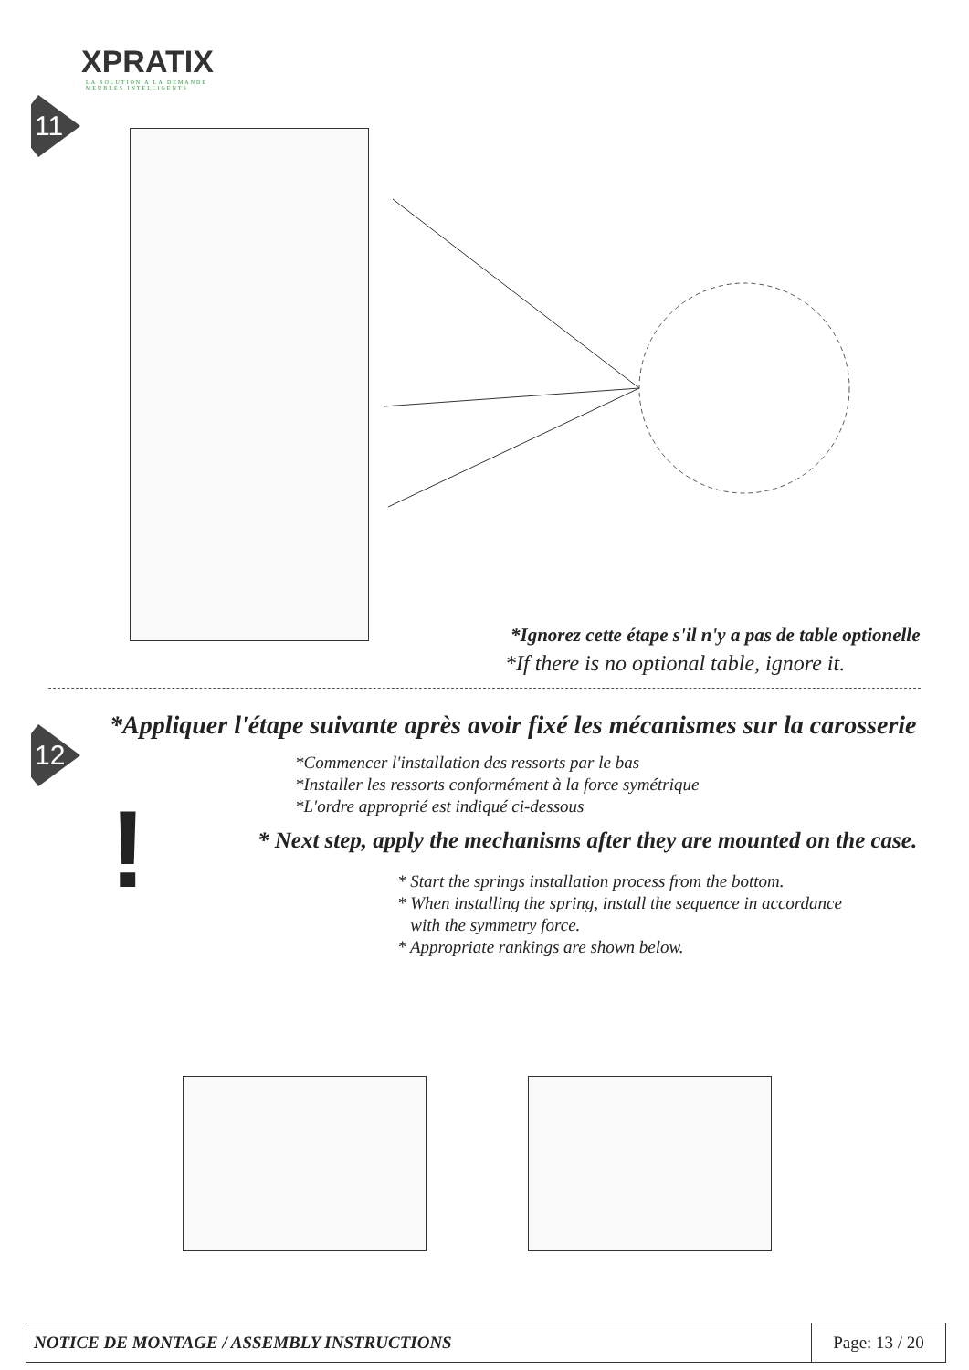XPRATIX
LA SOLUTION A LA DEMANDE
MEUBLES INTELLIGENTS
11
*Ignorez cette étape s'il n'y a pas de table optionelle
*If there is no optional table, ignore it.
12
*Appliquer l'étape suivante après avoir fixé les mécanismes sur la carosserie
*Commencer l'installation des ressorts par le bas
*Installer les ressorts conformément à la force symétrique
*L'ordre approprié est indiqué ci-dessous
!
* Next step, apply the mechanisms after they are mounted on the case.
* Start the springs installation process from the bottom.
* When installing the spring, install the sequence in accordance
with the symmetry force.
* Appropriate rankings are shown below.
| NOTICE DE MONTAGE / ASSEMBLY INSTRUCTIONS | Page: 13 / 20 |